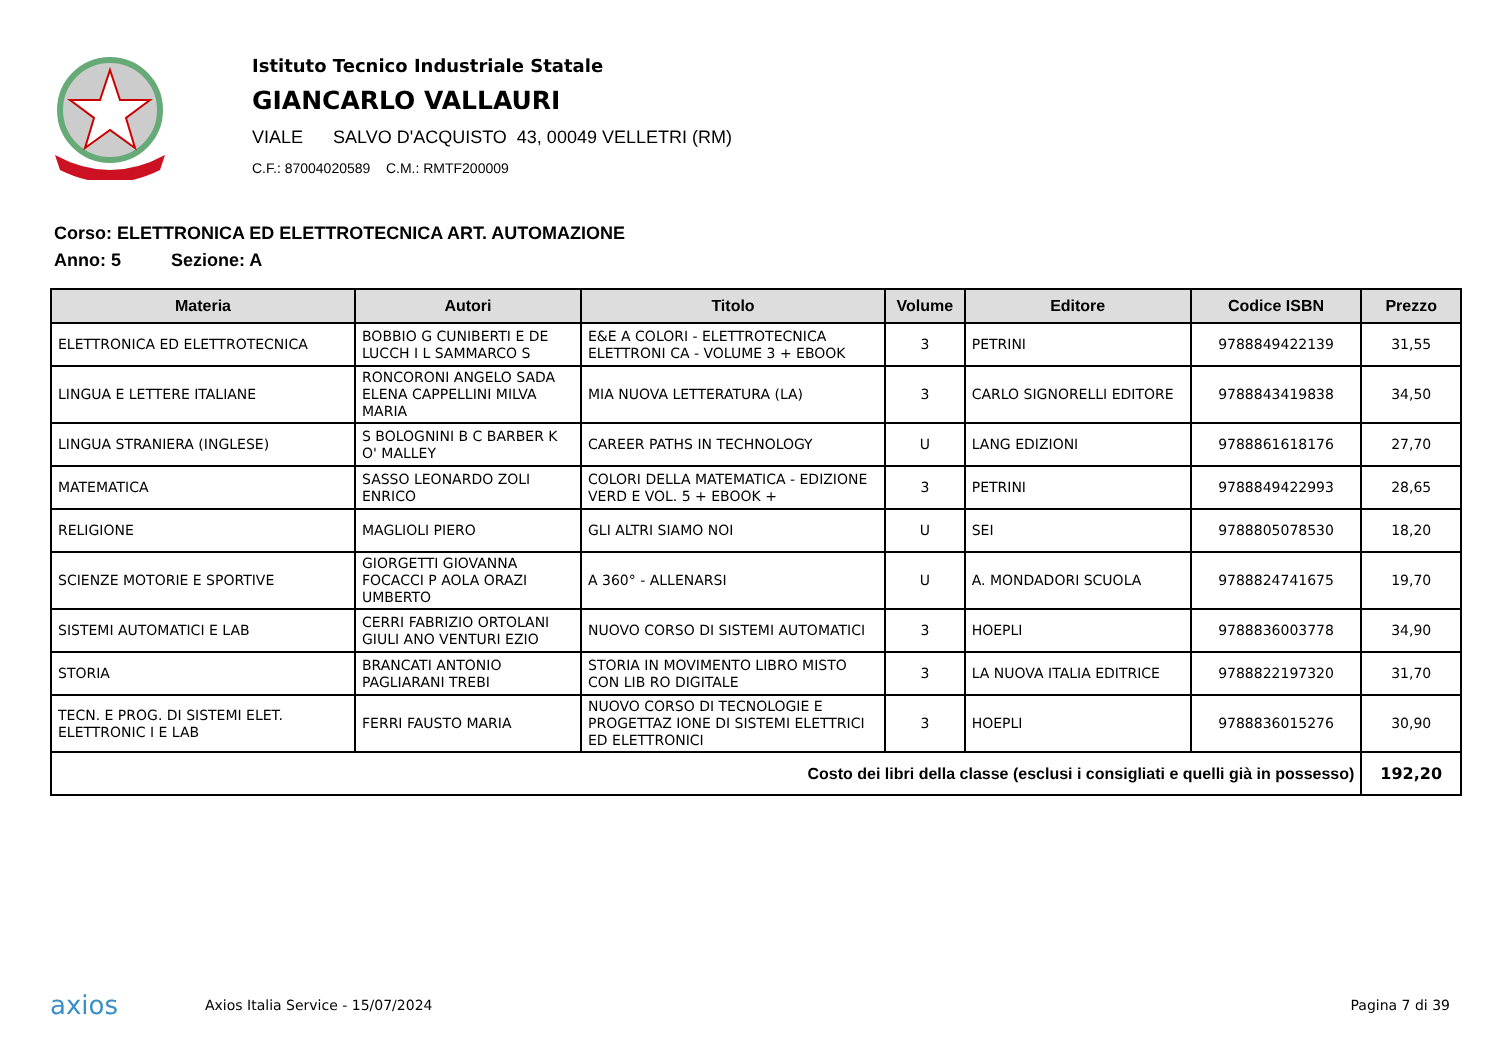Istituto Tecnico Industriale Statale
GIANCARLO VALLAURI
VIALE SALVO D'ACQUISTO 43, 00049 VELLETRI (RM)
C.F.: 87004020589 C.M.: RMTF200009
Corso: ELETTRONICA ED ELETTROTECNICA ART. AUTOMAZIONE
Anno: 5 Sezione: A
| Materia | Autori | Titolo | Volume | Editore | Codice ISBN | Prezzo |
| --- | --- | --- | --- | --- | --- | --- |
| ELETTRONICA ED ELETTROTECNICA | BOBBIO G CUNIBERTI E DE LUCCH I L SAMMARCO S | E&E A COLORI - ELETTROTECNICA ELETTRONI CA - VOLUME 3 + EBOOK | 3 | PETRINI | 9788849422139 | 31,55 |
| LINGUA E LETTERE ITALIANE | RONCORONI ANGELO SADA ELENA CAPPELLINI MILVA MARIA | MIA NUOVA LETTERATURA (LA) | 3 | CARLO SIGNORELLI EDITORE | 9788843419838 | 34,50 |
| LINGUA STRANIERA (INGLESE) | S BOLOGNINI B C BARBER K O' MALLEY | CAREER PATHS IN TECHNOLOGY | U | LANG EDIZIONI | 9788861618176 | 27,70 |
| MATEMATICA | SASSO LEONARDO ZOLI ENRICO | COLORI DELLA MATEMATICA - EDIZIONE VERD E VOL. 5 + EBOOK + | 3 | PETRINI | 9788849422993 | 28,65 |
| RELIGIONE | MAGLIOLI PIERO | GLI ALTRI SIAMO NOI | U | SEI | 9788805078530 | 18,20 |
| SCIENZE MOTORIE E SPORTIVE | GIORGETTI GIOVANNA FOCACCI P AOLA ORAZI UMBERTO | A 360° - ALLENARSI | U | A. MONDADORI SCUOLA | 9788824741675 | 19,70 |
| SISTEMI AUTOMATICI E LAB | CERRI FABRIZIO ORTOLANI GIULI ANO VENTURI EZIO | NUOVO CORSO DI SISTEMI AUTOMATICI | 3 | HOEPLI | 9788836003778 | 34,90 |
| STORIA | BRANCATI ANTONIO PAGLIARANI TREBI | STORIA IN MOVIMENTO LIBRO MISTO CON LIB RO DIGITALE | 3 | LA NUOVA ITALIA EDITRICE | 9788822197320 | 31,70 |
| TECN. E PROG. DI SISTEMI ELET. ELETTRONIC I E LAB | FERRI FAUSTO MARIA | NUOVO CORSO DI TECNOLOGIE E PROGETTAZ IONE DI SISTEMI ELETTRICI ED ELETTRONICI | 3 | HOEPLI | 9788836015276 | 30,90 |
| Costo dei libri della classe (esclusi i consigliati e quelli già in possesso) | | | | | | 192,20 |
axios
Axios Italia Service - 15/07/2024
Pagina 7 di 39